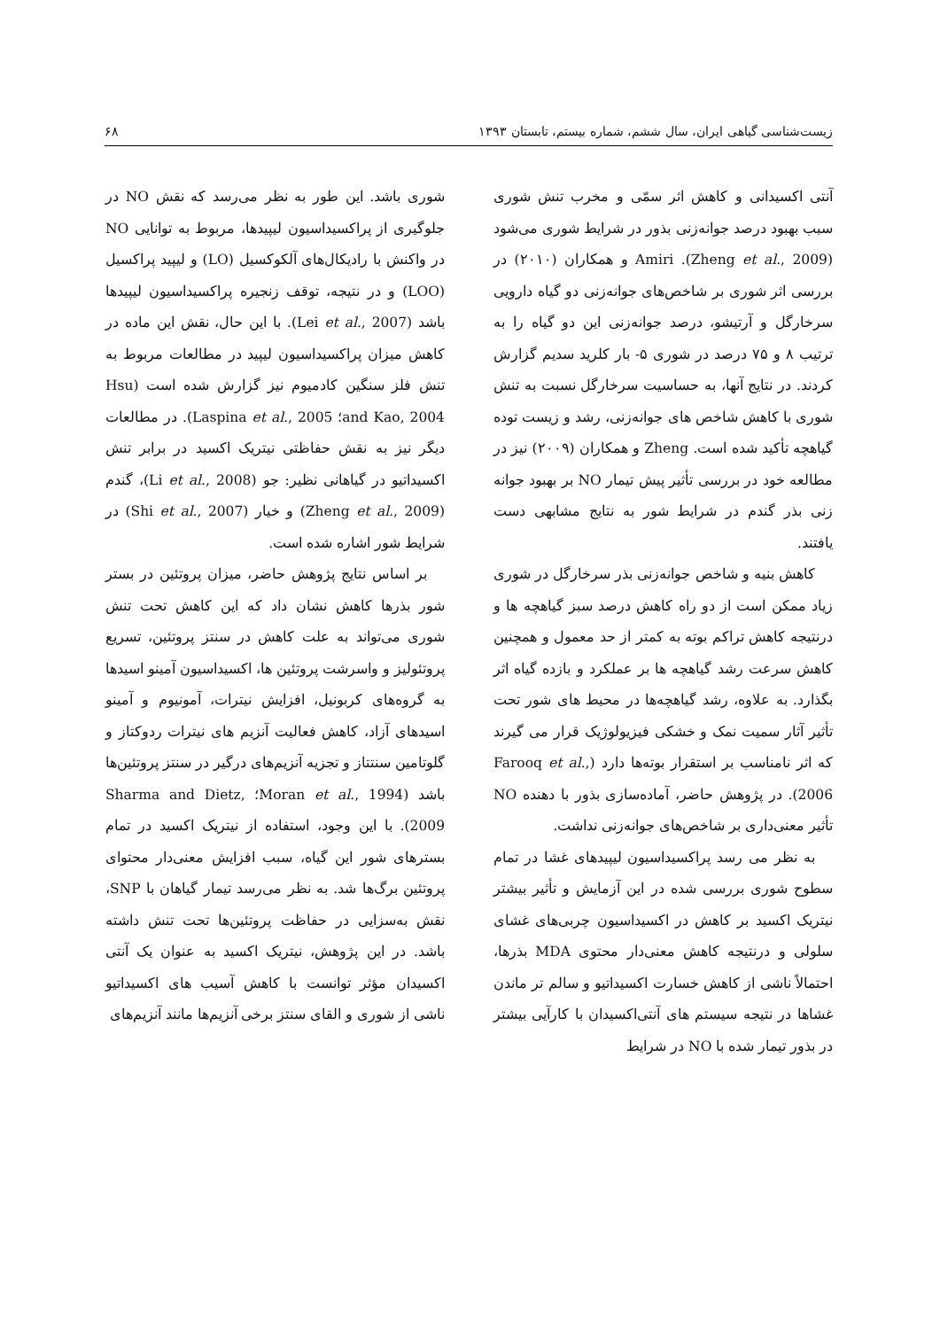زیست‌شناسی گیاهی ایران، سال ششم، شماره بیستم، تابستان ۱۳۹۳ ۶۸
آنتی اکسیدانی و کاهش اثر سمّی و مخرب تنش شوری سبب بهبود درصد جوانه‌زنی بذور در شرایط شوری می‌شود (Zheng et al., 2009). Amiri و همکاران (۲۰۱۰) در بررسی اثر شوری بر شاخص‌های جوانه‌زنی دو گیاه دارویی سرخارگل و آرتیشو، درصد جوانه‌زنی این دو گیاه را به ترتیب ۸ و ۷۵ درصد در شوری ۵- بار کلرید سدیم گزارش کردند. در نتایج آنها، به حساسیت سرخارگل نسبت به تنش شوری با کاهش شاخص های جوانه‌زنی، رشد و زیست توده گیاهچه تأکید شده است. Zheng و همکاران (۲۰۰۹) نیز در مطالعه خود در بررسی تأثیر پیش تیمار NO بر بهبود جوانه زنی بذر گندم در شرایط شور به نتایج مشابهی دست یافتند.
کاهش بنیه و شاخص جوانه‌زنی بذر سرخارگل در شوری زیاد ممکن است از دو راه کاهش درصد سبز گیاهچه ها و درنتیجه کاهش تراکم بوته به کمتر از حد معمول و همچنین کاهش سرعت رشد گیاهچه ها بر عملکرد و بازده گیاه اثر بگذارد. به علاوه، رشد گیاهچه‌ها در محیط های شور تحت تأثیر آثار سمیت نمک و خشکی فیزیولوژیک قرار می گیرند که اثر نامناسب بر استقرار بوته‌ها دارد (Farooq et al., 2006). در پژوهش حاضر، آماده‌سازی بذور با دهنده NO تأثیر معنی‌داری بر شاخص‌های جوانه‌زنی نداشت.
به نظر می رسد پراکسیداسیون لیپیدهای غشا در تمام سطوح شوری بررسی شده در این آزمایش و تأثیر بیشتر نیتریک اکسید بر کاهش در اکسیداسیون چربی‌های غشای سلولی و درنتیجه کاهش معنی‌دار محتوی MDA بذرها، احتمالاً ناشی از کاهش خسارت اکسیداتیو و سالم تر ماندن غشاها در نتیجه سیستم های آنتی‌اکسیدان با کارآیی بیشتر در بذور تیمار شده با NO در شرایط
شوری باشد. این طور به نظر می‌رسد که نقش NO در جلوگیری از پراکسیداسیون لیپیدها، مربوط به توانایی NO در واکنش با رادیکال‌های آلکوکسیل (LO) و لیپید پراکسیل (LOO) و در نتیجه، توقف زنجیره پراکسیداسیون لیپیدها باشد (Lei et al., 2007). با این حال، نقش این ماده در کاهش میزان پراکسیداسیون لیپید در مطالعات مربوط به تنش فلز سنگین کادمیوم نیز گزارش شده است (Hsu and Kao, 2004؛ Laspina et al., 2005). در مطالعات دیگر نیز به نقش حفاظتی نیتریک اکسید در برابر تنش اکسیداتیو در گیاهانی نظیر: جو (Li et al., 2008)، گندم (Zheng et al., 2009) و خیار (Shi et al., 2007) در شرایط شور اشاره شده است.
بر اساس نتایج پژوهش حاضر، میزان پروتئین در بستر شور بذرها کاهش نشان داد که این کاهش تحت تنش شوری می‌تواند به علت کاهش در سنتز پروتئین، تسریع پروتئولیز و واسرشت پروتئین ها، اکسیداسیون آمینو اسیدها به گروه‌های کربونیل، افزایش نیترات، آمونیوم و آمینو اسیدهای آزاد، کاهش فعالیت آنزیم های نیترات ردوکتاز و گلوتامین سنتتاز و تجزیه آنزیم‌های درگیر در سنتز پروتئین‌ها باشد (Moran et al., 1994؛ Sharma and Dietz, 2009). با این وجود، استفاده از نیتریک اکسید در تمام بسترهای شور این گیاه، سبب افزایش معنی‌دار محتوای پروتئین برگ‌ها شد. به نظر می‌رسد تیمار گیاهان با SNP، نقش به‌سزایی در حفاظت پروتئین‌ها تحت تنش داشته باشد. در این پژوهش، نیتریک اکسید به عنوان یک آنتی اکسیدان مؤثر توانست با کاهش آسیب های اکسیداتیو ناشی از شوری و القای سنتز برخی آنزیم‌ها مانند آنزیم‌های